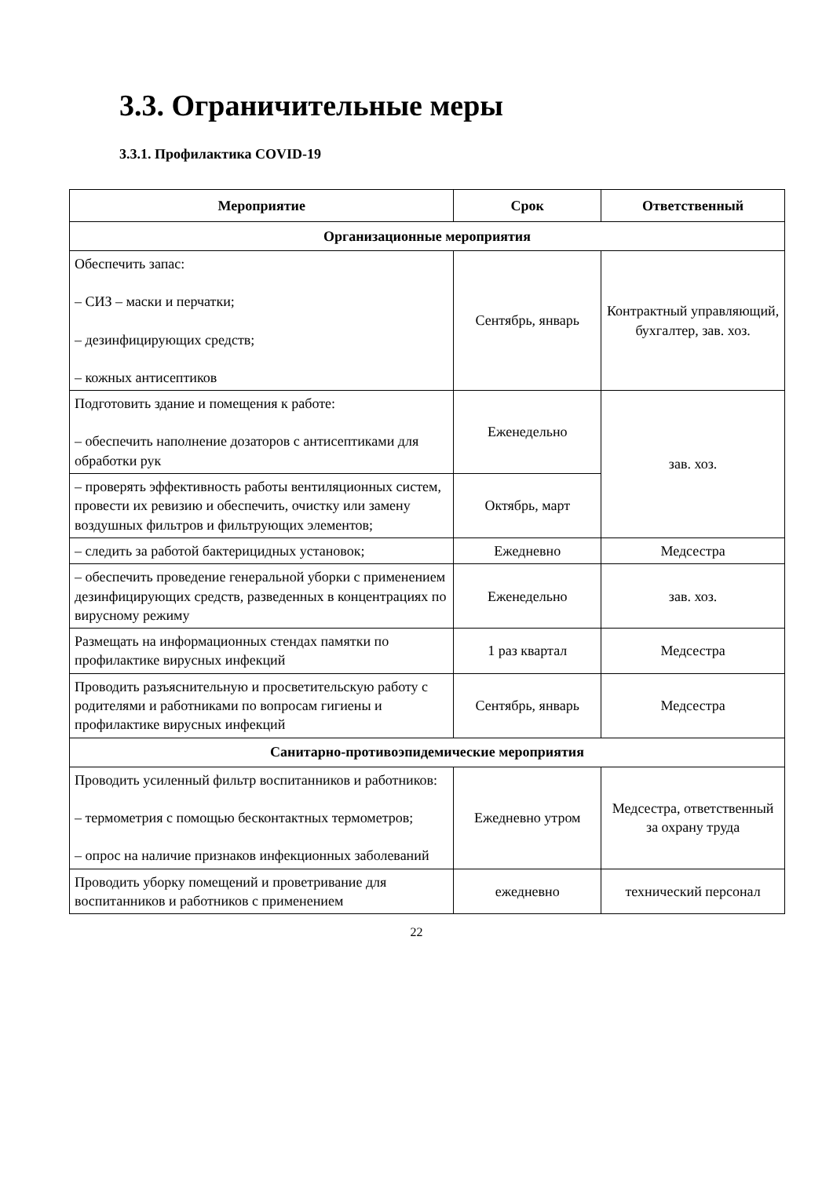3.3. Ограничительные меры
3.3.1. Профилактика COVID-19
| Мероприятие | Срок | Ответственный |
| --- | --- | --- |
| Организационные мероприятия | | |
| Обеспечить запас: – СИЗ – маски и перчатки; – дезинфицирующих средств; – кожных антисептиков | Сентябрь, январь | Контрактный управляющий, бухгалтер, зав. хоз. |
| Подготовить здание и помещения к работе: – обеспечить наполнение дозаторов с антисептиками для обработки рук | Еженедельно | зав. хоз. |
| – проверять эффективность работы вентиляционных систем, провести их ревизию и обеспечить, очистку или замену воздушных фильтров и фильтрующих элементов; | Октябрь, март | |
| – следить за работой бактерицидных установок; | Ежедневно | Медсестра |
| – обеспечить проведение генеральной уборки с применением дезинфицирующих средств, разведенных в концентрациях по вирусному режиму | Еженедельно | зав. хоз. |
| Размещать на информационных стендах памятки по профилактике вирусных инфекций | 1 раз квартал | Медсестра |
| Проводить разъяснительную и просветительскую работу с родителями и работниками по вопросам гигиены и профилактике вирусных инфекций | Сентябрь, январь | Медсестра |
| Санитарно-противоэпидемические мероприятия | | |
| Проводить усиленный фильтр воспитанников и работников: – термометрия с помощью бесконтактных термометров; – опрос на наличие признаков инфекционных заболеваний | Ежедневно утром | Медсестра, ответственный за охрану труда |
| Проводить уборку помещений и проветривание для воспитанников и работников с применением | ежедневно | технический персонал |
22